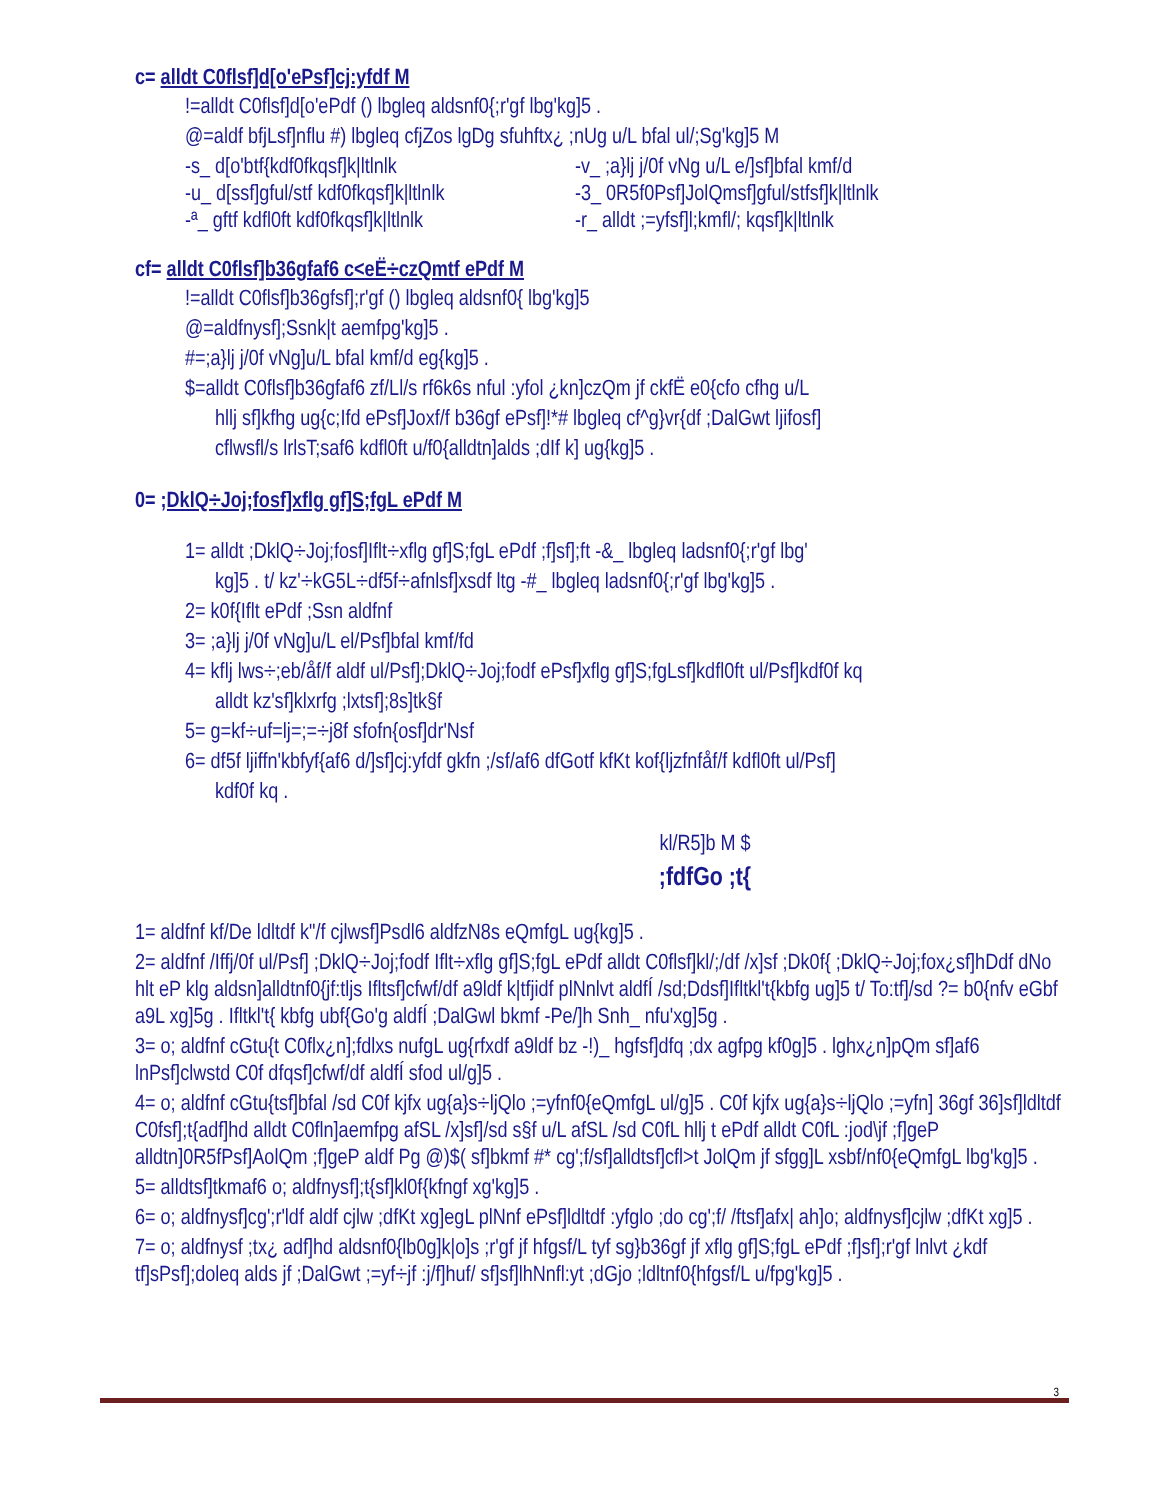c= alldt C0flsf]d[o'ePsf]cj:yfdf M
!=alldt C0flsf]d[o'ePdf () lbgleq aldsnf0{;r'gf lbg'kg]5 .
@=aldf bfjLsf]nflu #) lbgleq cfjZos lgDg sfuhftx¿ ;nUg u/L bfal ul/;Sg'kg]5 M
-s_ d[o'btf{kdf0fkqsf]k|ltlnlk -v_ ;a}lj j/0f vNg u/L e/]sf]bfal kmf/d
-u_ d[ssf]gful/stf kdf0fkqsf]k|ltlnlk -3_ 0R5f0Psf]JolQmsf]gful/stfsf]k|ltlnlk
-ª_ gftf kdfl0ft kdf0fkqsf]k|ltlnlk -r_ alldt ;=yfsf]l;kmfl/; kqsf]k|ltlnlk
cf= alldt C0flsf]b36gfaf6 c<eË÷czQmtf ePdf M
!=alldt C0flsf]b36gfsf];r'gf () lbgleq aldsnf0{ lbg'kg]5
@=aldfnysf];Ssnk|t aemfpg'kg]5 .
#=;a}lj j/0f vNg]u/L bfal kmf/d eg{kg]5 .
$=alldt C0flsf]b36gfaf6 zf/Ll/s rf6k6s nful :yfol ¿kn]czQm jf ckfË e0{cfo cfhg u/L
hllj sf]kfhg ug{c;Ifd ePsf]Joxf/f b36gf ePsf]!*# lbgleq cf^g}vr{df ;DalGwt ljifosf]
cflwsfl/s lrlsT;saf6 kdfl0ft u/f0{alldtn]alds ;dIf k] ug{kg]5 .
0= ;DklQ÷Joj;fosf]xflg gf]S;fgL ePdf M
1= alldt ;DklQ÷Joj;fosf]Iflt÷xflg gf]S;fgL ePdf ;f]sf];ft -&_ lbgleq ladsnf0{;r'gf lbg'
kg]5 . t/ kz'÷kG5L÷df5f÷afnlsf]xsdf ltg -#_ lbgleq ladsnf0{;r'gf lbg'kg]5 .
2= k0f{Iflt ePdf ;Ssn aldfnf
3= ;a}lj j/0f vNg]u/L el/Psf]bfal kmf/fd
4= kflj lws÷;eb/åf/f aldf ul/Psf];DklQ÷Joj;fodf ePsf]xflg gf]S;fgLsf]kdfl0ft ul/Psf]kdf0f kq
alldt kz'sf]klxrfg ;lxtsf];8s]tk§f
5= g=kf÷uf=lj=;=÷j8f sfofn{osf]dr'Nsf
6= df5f ljiffn'kbfyf{af6 d/]sf]cj:yfdf gkfn ;/sf/af6 dfGotf kfKt kof{ljzfnfåf/f kdfl0ft ul/Psf]
kdf0f kq .
kl/R5]b M $
;fdfGo ;t{
1= aldfnf kf/De ldltdf k"/f cjlwsf]Psdl6 aldfzN8s eQmfgL ug{kg]5 .
2= aldfnf /Iffj/0f ul/Psf] ;DklQ÷Joj;fodf Iflt÷xflg gf]S;fgL ePdf alldt C0flsf]kl/;/df /x]sf ;Dk0f{ ;DklQ÷Joj;fox¿sf]hDdf dNo hlt eP klg aldsn]alldtnf0{jf:tljs Ifltsf]cfwf/df a9ldf k|tfjidf plNnlvt aldfÍ /sd;Ddsf]Ifltkl't{kbfg ug]5 t/ To:tf]/sd ?= b0{nfv eGbf a9L xg]5g . Ifltkl't{ kbfg ubf{Go'g aldfÍ ;DalGwl bkmf -Pe/]h Snh_ nfu'xg]5g .
3= o; aldfnf cGtu{t C0flx¿n];fdlxs nufgL ug{rfxdf a9ldf bz -!)_ hgfsf]dfq ;dx agfpg kf0g]5 . lghx¿n]pQm sf]af6 lnPsf]clwstd C0f dfqsf]cfwf/df aldfÍ sfod ul/g]5 .
4= o; aldfnf cGtu{tsf]bfal /sd C0f kjfx ug{a}s÷ljQlo ;=yfnf0{eQmfgL ul/g]5 . C0f kjfx ug{a}s÷ljQlo ;=yfn] 36gf 36]sf]ldltdf C0fsf];t{adf]hd alldt C0fln]aemfpg afSL /x]sf]/sd s§f u/L afSL /sd C0fL hllj t ePdf alldt C0fL :jod\jf ;f]geP alldtn]0R5fPsf]AolQm ;f]geP aldf Pg @)$( sf]bkmf #* cg';f/sf]alldtsf]cfl>t JolQm jf sfgg]L xsbf/nf0{eQmfgL lbg'kg]5 .
5= alldtsf]tkmaf6 o; aldfnysf];t{sf]kl0f{kfngf xg'kg]5 .
6= o; aldfnysf]cg';r'ldf aldf cjlw ;dfKt xg]egL plNnf ePsf]ldltdf :yfglo ;do cg';f/ /ftsf]afx| ah]o; aldfnysf]cjlw ;dfKt xg]5 .
7= o; aldfnysf ;tx¿ adf]hd aldsnf0{lb0g]k|o]s ;r'gf jf hfgsf/L tyf sg}b36gf jf xflg gf]S;fgL ePdf ;f]sf];r'gf lnlvt ¿kdf tf]sPsf];doleq alds jf ;DalGwt ;=yf÷jf :j/f]huf/ sf]sf]lhNnfl:yt ;dGjo ;ldltnf0{hfgsf/L u/fpg'kg]5 .
3